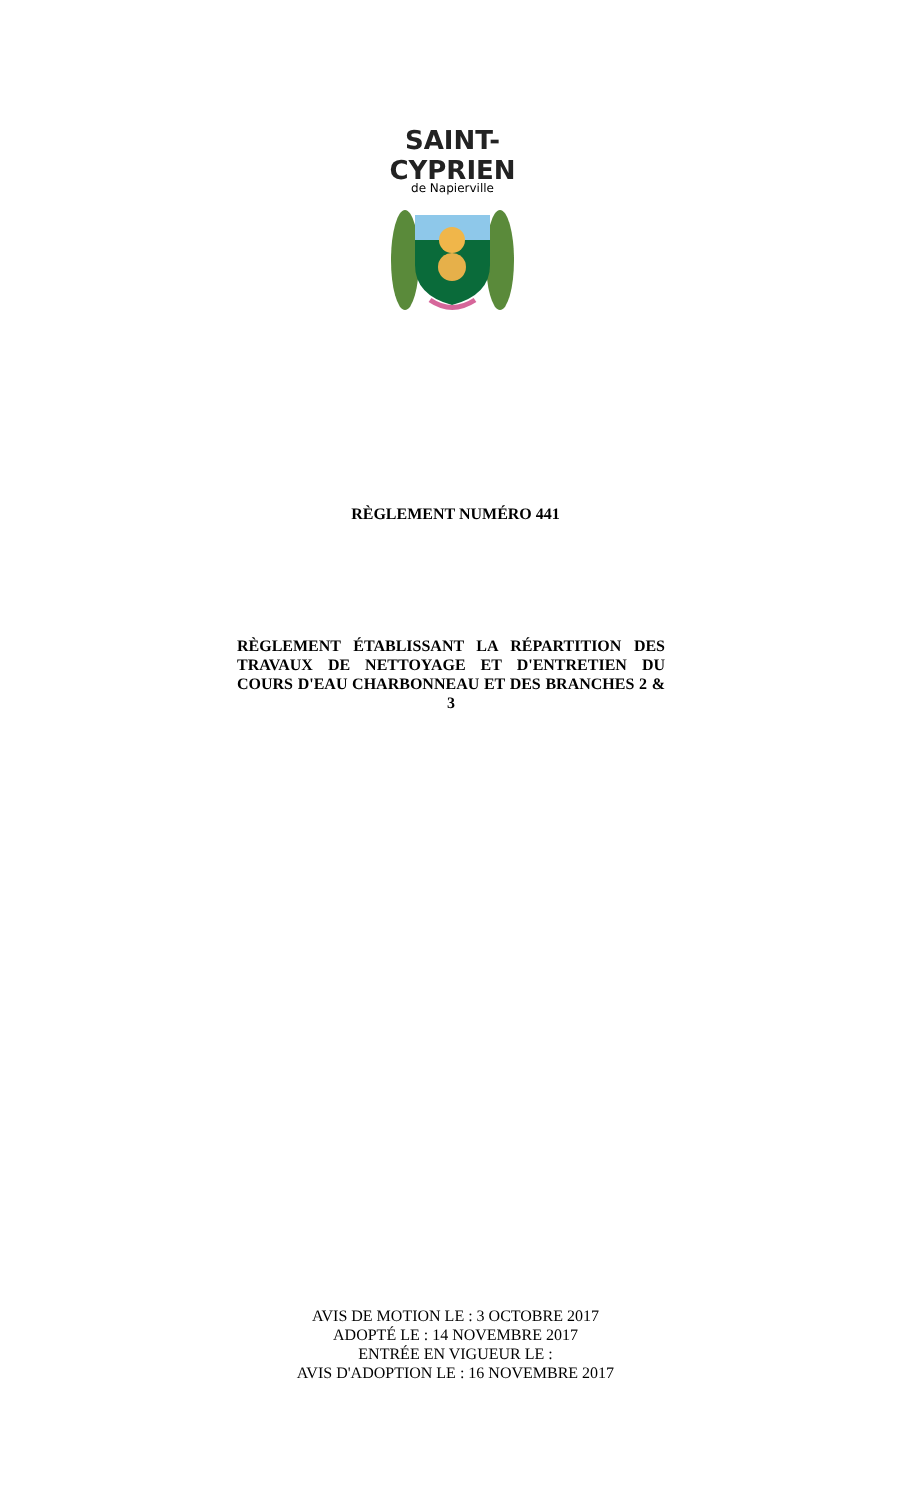SAINT-CYPRIEN
de Napierville
RÈGLEMENT NUMÉRO 441
RÈGLEMENT ÉTABLISSANT LA RÉPARTITION DES TRAVAUX DE NETTOYAGE ET D'ENTRETIEN DU COURS D'EAU CHARBONNEAU ET DES BRANCHES 2 & 3
AVIS DE MOTION LE : 3 OCTOBRE 2017
ADOPTÉ LE : 14 NOVEMBRE 2017
ENTRÉE EN VIGUEUR LE :
AVIS D'ADOPTION LE : 16 NOVEMBRE 2017